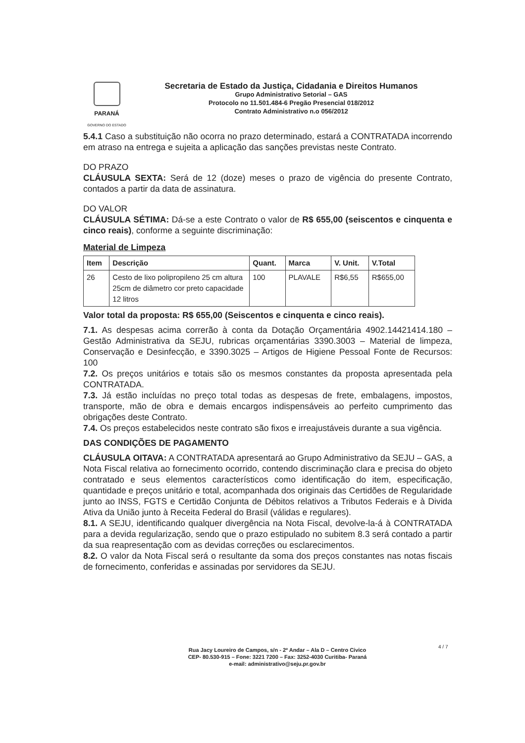PARANÁ
GOVERNO DO ESTADO
Secretaria de Estado da Justiça, Cidadania e Direitos Humanos
Grupo Administrativo Setorial – GAS
Protocolo no 11.501.484-6 Pregão Presencial 018/2012
Contrato Administrativo n.o 056/2012
5.4.1 Caso a substituição não ocorra no prazo determinado, estará a CONTRATADA incorrendo em atraso na entrega e sujeita a aplicação das sanções previstas neste Contrato.
DO PRAZO
CLÁUSULA SEXTA: Será de 12 (doze) meses o prazo de vigência do presente Contrato, contados a partir da data de assinatura.
DO VALOR
CLÁUSULA SÉTIMA: Dá-se a este Contrato o valor de R$ 655,00 (seiscentos e cinquenta e cinco reais), conforme a seguinte discriminação:
Material de Limpeza
| Item | Descrição | Quant. | Marca | V. Unit. | V.Total |
| --- | --- | --- | --- | --- | --- |
| 26 | Cesto de lixo polipropileno 25 cm altura 25cm de diâmetro cor preto capacidade 12 litros | 100 | PLAVALE | R$6,55 | R$655,00 |
Valor total da proposta: R$ 655,00 (Seiscentos e cinquenta e cinco reais).
7.1. As despesas acima correrão à conta da Dotação Orçamentária 4902.14421414.180 – Gestão Administrativa da SEJU, rubricas orçamentárias 3390.3003 – Material de limpeza, Conservação e Desinfecção, e 3390.3025 – Artigos de Higiene Pessoal Fonte de Recursos: 100
7.2. Os preços unitários e totais são os mesmos constantes da proposta apresentada pela CONTRATADA.
7.3. Já estão incluídas no preço total todas as despesas de frete, embalagens, impostos, transporte, mão de obra e demais encargos indispensáveis ao perfeito cumprimento das obrigações deste Contrato.
7.4. Os preços estabelecidos neste contrato são fixos e irreajustáveis durante a sua vigência.
DAS CONDIÇÕES DE PAGAMENTO
CLÁUSULA OITAVA: A CONTRATADA apresentará ao Grupo Administrativo da SEJU – GAS, a Nota Fiscal relativa ao fornecimento ocorrido, contendo discriminação clara e precisa do objeto contratado e seus elementos característicos como identificação do item, especificação, quantidade e preços unitário e total, acompanhada dos originais das Certidões de Regularidade junto ao INSS, FGTS e Certidão Conjunta de Débitos relativos a Tributos Federais e à Divida Ativa da União junto à Receita Federal do Brasil (válidas e regulares).
8.1. A SEJU, identificando qualquer divergência na Nota Fiscal, devolve-la-á à CONTRATADA para a devida regularização, sendo que o prazo estipulado no subitem 8.3 será contado a partir da sua reapresentação com as devidas correções ou esclarecimentos.
8.2. O valor da Nota Fiscal será o resultante da soma dos preços constantes nas notas fiscais de fornecimento, conferidas e assinadas por servidores da SEJU.
Rua Jacy Loureiro de Campos, s/n - 2º Andar – Ala D – Centro Civico
CEP- 80.530-915 – Fone: 3221 7200 – Fax: 3252-4030 Curitiba- Paraná
e-mail: administrativo@seju.pr.gov.br
4 / 7